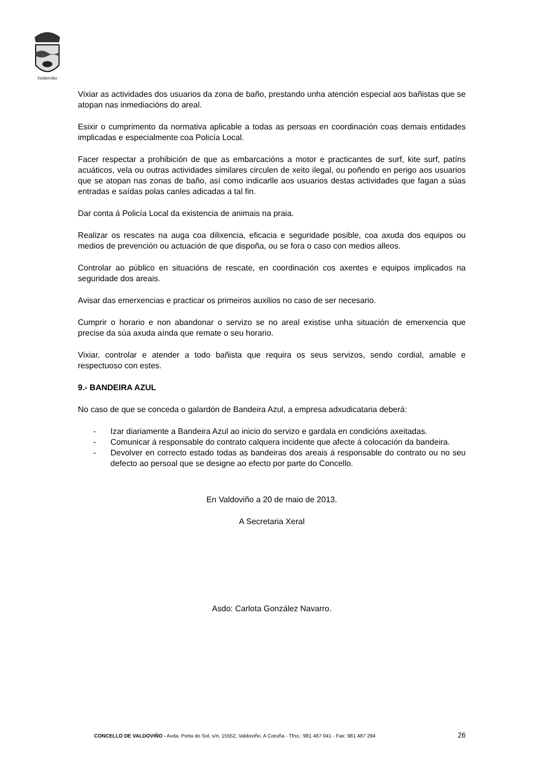Valdoviño
Vixiar as actividades dos usuarios da zona de baño, prestando unha atención especial aos bañistas que se atopan nas inmediacións do areal.
Esixir o cumprimento da normativa aplicable a todas as persoas en coordinación coas demais entidades implicadas e especialmente coa Policía Local.
Facer respectar a prohibición de que as embarcacións a motor e practicantes de surf, kite surf, patíns acuáticos, vela ou outras actividades similares circulen de xeito ilegal, ou poñendo en perigo aos usuarios que se atopan nas zonas de baño, así como indicarlle aos usuarios destas actividades que fagan a súas entradas e saídas polas canles adicadas a tal fin.
Dar conta á Policía Local da existencia de animais na praia.
Realizar os rescates na auga coa dilixencia, eficacia e seguridade posible, coa axuda dos equipos ou medios de prevención ou actuación de que dispoña, ou se fora o caso con medios alleos.
Controlar ao público en situacións de rescate, en coordinación cos axentes e equipos implicados na seguridade dos areais.
Avisar das emerxencias e practicar os primeiros auxilios no caso de ser necesario.
Cumprir o horario e non abandonar o servizo se no areal existise unha situación de emerxencia que precise da súa axuda aínda que remate o seu horario.
Vixiar, controlar e atender a todo bañista que requira os seus servizos, sendo cordial, amable e respectuoso con estes.
9.- BANDEIRA AZUL
No caso de que se conceda o galardón de Bandeira Azul, a empresa adxudicataria deberá:
- Izar diariamente a Bandeira Azul ao inicio do servizo e gardala en condicións axeitadas.
- Comunicar á responsable do contrato calquera incidente que afecte á colocación da bandeira.
- Devolver en correcto estado todas as bandeiras dos areais á responsable do contrato ou no seu defecto ao persoal que se designe ao efecto por parte do Concello.
En Valdoviño a 20 de maio de 2013.
A Secretaria Xeral
Asdo: Carlota González Navarro.
CONCELLO DE VALDOVIÑO - Avda. Porta do Sol, s/n, 15552, Valdoviño, A Coruña - Tfno.: 981 487 041 - Fax: 981 487 294 26